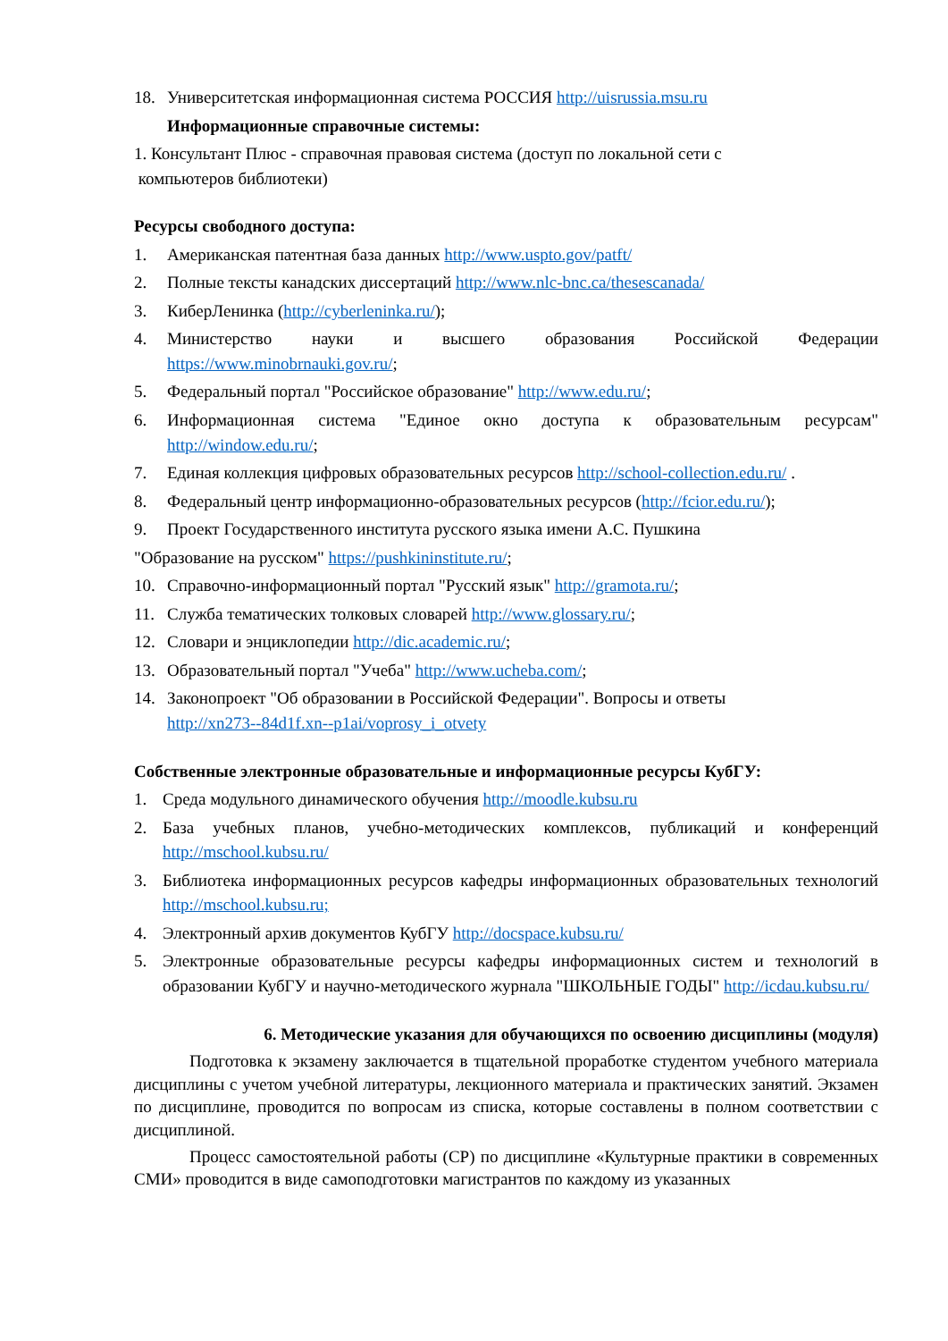18. Университетская информационная система РОССИЯ http://uisrussia.msu.ru
Информационные справочные системы:
1. Консультант Плюс - справочная правовая система (доступ по локальной сети с
компьютеров библиотеки)
Ресурсы свободного доступа:
1. Американская патентная база данных http://www.uspto.gov/patft/
2. Полные тексты канадских диссертаций http://www.nlc-bnc.ca/thesescanada/
3. КиберЛенинка (http://cyberleninka.ru/);
4. Министерство науки и высшего образования Российской Федерации https://www.minobrnauki.gov.ru/;
5. Федеральный портал "Российское образование" http://www.edu.ru/;
6. Информационная система "Единое окно доступа к образовательным ресурсам" http://window.edu.ru/;
7. Единая коллекция цифровых образовательных ресурсов http://school-collection.edu.ru/ .
8. Федеральный центр информационно-образовательных ресурсов (http://fcior.edu.ru/);
9. Проект Государственного института русского языка имени А.С. Пушкина
"Образование на русском" https://pushkininstitute.ru/;
10. Справочно-информационный портал "Русский язык" http://gramota.ru/;
11. Служба тематических толковых словарей http://www.glossary.ru/;
12. Словари и энциклопедии http://dic.academic.ru/;
13. Образовательный портал "Учеба" http://www.ucheba.com/;
14. Законопроект "Об образовании в Российской Федерации". Вопросы и ответы
http://xn273--84d1f.xn--p1ai/voprosy_i_otvety
Собственные электронные образовательные и информационные ресурсы КубГУ:
1. Среда модульного динамического обучения http://moodle.kubsu.ru
2. База учебных планов, учебно-методических комплексов, публикаций и конференций http://mschool.kubsu.ru/
3. Библиотека информационных ресурсов кафедры информационных образовательных технологий http://mschool.kubsu.ru;
4. Электронный архив документов КубГУ http://docspace.kubsu.ru/
5. Электронные образовательные ресурсы кафедры информационных систем и технологий в образовании КубГУ и научно-методического журнала "ШКОЛЬНЫЕ ГОДЫ" http://icdau.kubsu.ru/
6. Методические указания для обучающихся по освоению дисциплины (модуля)
Подготовка к экзамену заключается в тщательной проработке студентом учебного материала дисциплины с учетом учебной литературы, лекционного материала и практических занятий. Экзамен по дисциплине, проводится по вопросам из списка, которые составлены в полном соответствии с дисциплиной.
Процесс самостоятельной работы (СР) по дисциплине «Культурные практики в современных СМИ» проводится в виде самоподготовки магистрантов по каждому из указанных